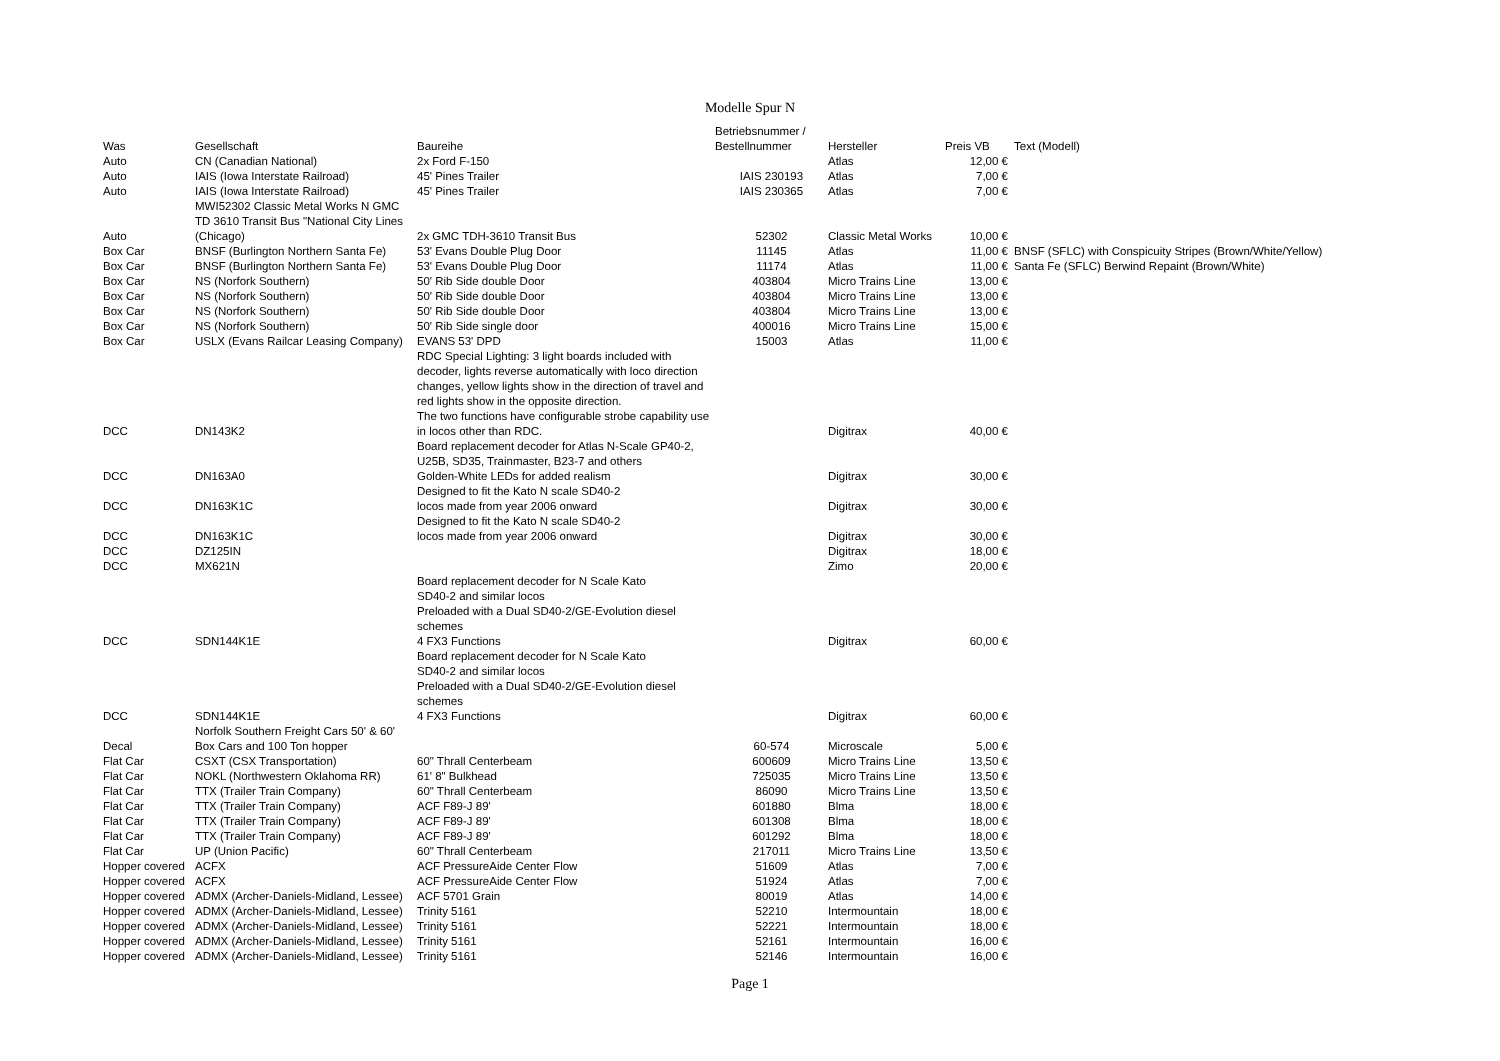Modelle Spur N
| Was | Gesellschaft | Baureihe | Betriebsnummer / Bestellnummer | Hersteller | Preis VB | Text (Modell) |
| --- | --- | --- | --- | --- | --- | --- |
| Auto | CN (Canadian National) | 2x Ford F-150 | | Atlas | 12,00 € | |
| Auto | IAIS (Iowa Interstate Railroad) | 45' Pines Trailer | IAIS 230193 | Atlas | 7,00 € | |
| Auto | IAIS (Iowa Interstate Railroad) | 45' Pines Trailer | IAIS 230365 | Atlas | 7,00 € | |
| Auto | MWI52302 Classic Metal Works N GMC TD 3610 Transit Bus "National City Lines (Chicago) | 2x GMC TDH-3610 Transit Bus | 52302 | Classic Metal Works | 10,00 € | |
| Box Car | BNSF (Burlington Northern Santa Fe) | 53' Evans Double Plug Door | 11145 | Atlas | 11,00 € | BNSF (SFLC) with Conspicuity Stripes (Brown/White/Yellow) |
| Box Car | BNSF (Burlington Northern Santa Fe) | 53' Evans Double Plug Door | 11174 | Atlas | 11,00 € | Santa Fe (SFLC) Berwind Repaint (Brown/White) |
| Box Car | NS (Norfork Southern) | 50' Rib Side double Door | 403804 | Micro Trains Line | 13,00 € | |
| Box Car | NS (Norfork Southern) | 50' Rib Side double Door | 403804 | Micro Trains Line | 13,00 € | |
| Box Car | NS (Norfork Southern) | 50' Rib Side double Door | 403804 | Micro Trains Line | 13,00 € | |
| Box Car | NS (Norfork Southern) | 50' Rib Side single door | 400016 | Micro Trains Line | 15,00 € | |
| Box Car | USLX (Evans Railcar Leasing Company) | EVANS 53' DPD | 15003 | Atlas | 11,00 € | |
| DCC | DN143K2 | RDC Special Lighting: 3 light boards included with decoder, lights reverse automatically with loco direction changes, yellow lights show in the direction of travel and red lights show in the opposite direction. The two functions have configurable strobe capability use in locos other than RDC. | | Digitrax | 40,00 € | |
| DCC | DN163A0 | Board replacement decoder for Atlas N-Scale GP40-2, U25B, SD35, Trainmaster, B23-7 and others Golden-White LEDs for added realism | | Digitrax | 30,00 € | |
| DCC | DN163K1C | Designed to fit the Kato N scale SD40-2 locos made from year 2006 onward | | Digitrax | 30,00 € | |
| DCC | DN163K1C | Designed to fit the Kato N scale SD40-2 locos made from year 2006 onward | | Digitrax | 30,00 € | |
| DCC | DZ125IN | | | Digitrax | 18,00 € | |
| DCC | MX621N | | | Zimo | 20,00 € | |
| DCC | SDN144K1E | Board replacement decoder for N Scale Kato SD40-2 and similar locos Preloaded with a Dual SD40-2/GE-Evolution diesel schemes 4 FX3 Functions | | Digitrax | 60,00 € | |
| DCC | SDN144K1E | Board replacement decoder for N Scale Kato SD40-2 and similar locos Preloaded with a Dual SD40-2/GE-Evolution diesel schemes 4 FX3 Functions | | Digitrax | 60,00 € | |
| Decal | Norfolk Southern Freight Cars 50' & 60' Box Cars and 100 Ton hopper | | 60-574 | Microscale | 5,00 € | |
| Flat Car | CSXT (CSX Transportation) | 60" Thrall Centerbeam | 600609 | Micro Trains Line | 13,50 € | |
| Flat Car | NOKL (Northwestern Oklahoma RR) | 61' 8" Bulkhead | 725035 | Micro Trains Line | 13,50 € | |
| Flat Car | TTX (Trailer Train Company) | 60" Thrall Centerbeam | 86090 | Micro Trains Line | 13,50 € | |
| Flat Car | TTX (Trailer Train Company) | ACF F89-J 89' | 601880 | Blma | 18,00 € | |
| Flat Car | TTX (Trailer Train Company) | ACF F89-J 89' | 601308 | Blma | 18,00 € | |
| Flat Car | TTX (Trailer Train Company) | ACF F89-J 89' | 601292 | Blma | 18,00 € | |
| Flat Car | UP (Union Pacific) | 60" Thrall Centerbeam | 217011 | Micro Trains Line | 13,50 € | |
| Hopper covered | ACFX | ACF PressureAide Center Flow | 51609 | Atlas | 7,00 € | |
| Hopper covered | ACFX | ACF PressureAide Center Flow | 51924 | Atlas | 7,00 € | |
| Hopper covered | ADMX (Archer-Daniels-Midland, Lessee) | ACF 5701 Grain | 80019 | Atlas | 14,00 € | |
| Hopper covered | ADMX (Archer-Daniels-Midland, Lessee) | Trinity 5161 | 52210 | Intermountain | 18,00 € | |
| Hopper covered | ADMX (Archer-Daniels-Midland, Lessee) | Trinity 5161 | 52221 | Intermountain | 18,00 € | |
| Hopper covered | ADMX (Archer-Daniels-Midland, Lessee) | Trinity 5161 | 52161 | Intermountain | 16,00 € | |
| Hopper covered | ADMX (Archer-Daniels-Midland, Lessee) | Trinity 5161 | 52146 | Intermountain | 16,00 € | |
Page 1